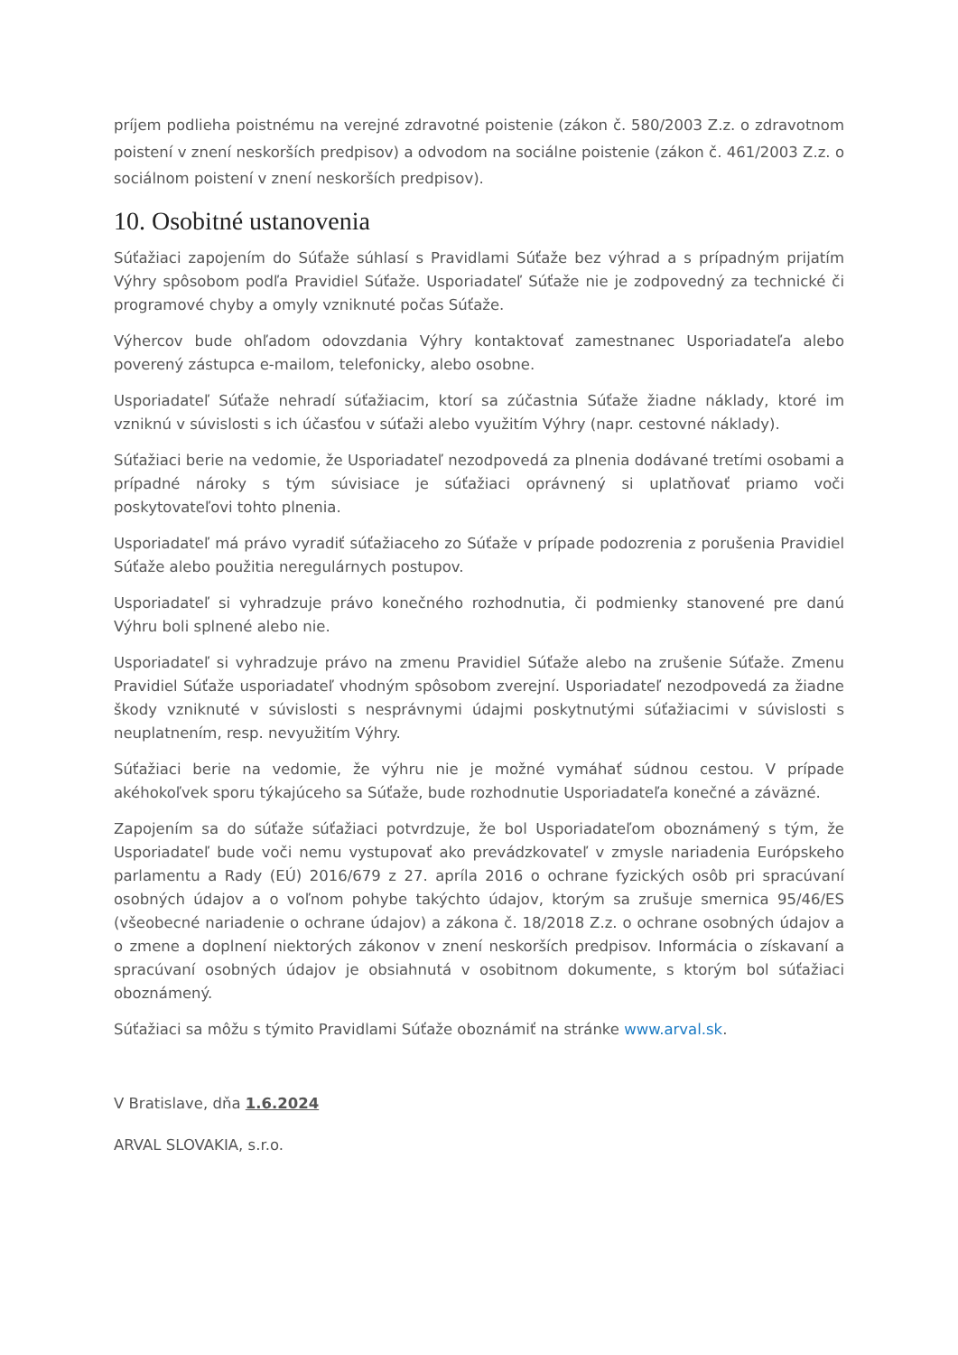príjem podlieha poistnému na verejné zdravotné poistenie (zákon č. 580/2003 Z.z. o zdravotnom poistení v znení neskorších predpisov) a odvodom na sociálne poistenie (zákon č. 461/2003 Z.z. o sociálnom poistení v znení neskorších predpisov).
10. Osobitné ustanovenia
Súťažiaci zapojením do Súťaže súhlasí s Pravidlami Súťaže bez výhrad a s prípadným prijatím Výhry spôsobom podľa Pravidiel Súťaže. Usporiadateľ Súťaže nie je zodpovedný za technické či programové chyby a omyly vzniknuté počas Súťaže.
Výhercov bude ohľadom odovzdania Výhry kontaktovať zamestnanec Usporiadateľa alebo poverený zástupca e-mailom, telefonicky, alebo osobne.
Usporiadateľ Súťaže nehradí súťažiacim, ktorí sa zúčastnia Súťaže žiadne náklady, ktoré im vzniknú v súvislosti s ich účasťou v súťaži alebo využitím Výhry (napr. cestovné náklady).
Súťažiaci berie na vedomie, že Usporiadateľ nezodpovedá za plnenia dodávané tretími osobami a prípadné nároky s tým súvisiace je súťažiaci oprávnený si uplatňovať priamo voči poskytovateľovi tohto plnenia.
Usporiadateľ má právo vyradiť súťažiaceho zo Súťaže v prípade podozrenia z porušenia Pravidiel Súťaže alebo použitia neregulárnych postupov.
Usporiadateľ si vyhradzuje právo konečného rozhodnutia, či podmienky stanovené pre danú Výhru boli splnené alebo nie.
Usporiadateľ si vyhradzuje právo na zmenu Pravidiel Súťaže alebo na zrušenie Súťaže. Zmenu Pravidiel Súťaže usporiadateľ vhodným spôsobom zverejní. Usporiadateľ nezodpovedá za žiadne škody vzniknuté v súvislosti s nesprávnymi údajmi poskytnutými súťažiacimi v súvislosti s neuplatnením, resp. nevyužitím Výhry.
Súťažiaci berie na vedomie, že výhru nie je možné vymáhať súdnou cestou. V prípade akéhokoľvek sporu týkajúceho sa Súťaže, bude rozhodnutie Usporiadateľa konečné a záväzné.
Zapojením sa do súťaže súťažiaci potvrdzuje, že bol Usporiadateľom oboznámený s tým, že Usporiadateľ bude voči nemu vystupovať ako prevádzkovateľ v zmysle nariadenia Európskeho parlamentu a Rady (EÚ) 2016/679 z 27. apríla 2016 o ochrane fyzických osôb pri spracúvaní osobných údajov a o voľnom pohybe takýchto údajov, ktorým sa zrušuje smernica 95/46/ES (všeobecné nariadenie o ochrane údajov) a zákona č. 18/2018 Z.z. o ochrane osobných údajov a o zmene a doplnení niektorých zákonov v znení neskorších predpisov. Informácia o získavaní a spracúvaní osobných údajov je obsiahnutá v osobitnom dokumente, s ktorým bol súťažiaci oboznámený.
Súťažiaci sa môžu s týmito Pravidlami Súťaže oboznámiť na stránke www.arval.sk.
V Bratislave, dňa 1.6.2024
ARVAL SLOVAKIA, s.r.o.